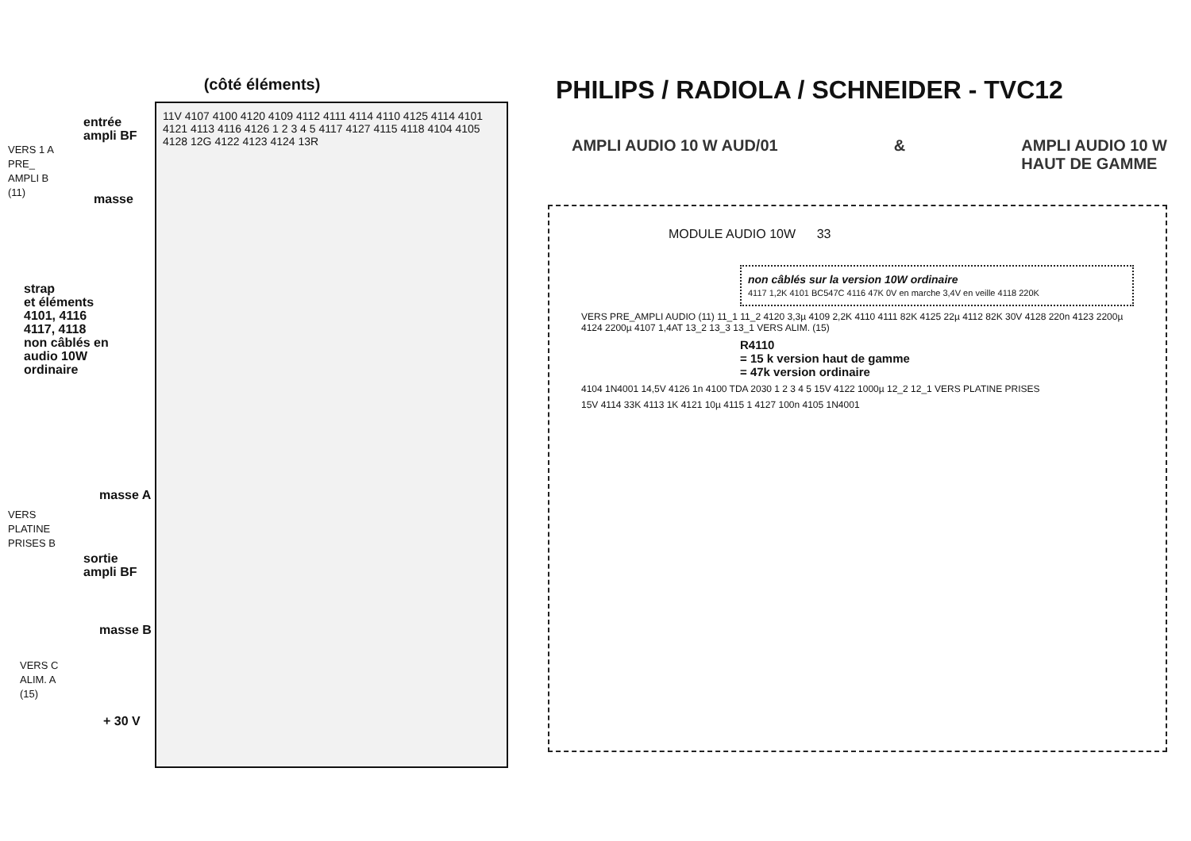(côté éléments)
11V 4107 4100 4120 4109 4112 4111 4114 4110 4125 4114 4101 4121 4113 4116 4126 1 2 3 4 5 4117 4127 4115 4118 4104 4105 4128 12G 4122 4123 4124 13R
entrée
ampli BF
VERS 1 A
PRE_
AMPLI B
(11)
masse
strap
et éléments
4101, 4116
4117, 4118
non câblés en
audio 10W
ordinaire
masse A
VERS
PLATINE
PRISES B
sortie
ampli BF
masse B
VERS C
ALIM. A
(15)
+ 30 V
PHILIPS / RADIOLA / SCHNEIDER - TVC12
AMPLI AUDIO 10 W AUD/01 & AMPLI AUDIO 10 W
HAUT DE GAMME
MODULE AUDIO 10W 33
non câblés sur la version 10W ordinaire
4117 1,2K 4101 BC547C 4116 47K 0V en marche 3,4V en veille 4118 220K
VERS PRE_AMPLI AUDIO (11) 11_1 11_2 4120 3,3µ 4109 2,2K 4110 4111 82K 4125 22µ 4112 82K 30V 4128 220n 4123 2200µ 4124 2200µ 4107 1,4AT 13_2 13_3 13_1 VERS ALIM. (15)
R4110
= 15 k version haut de gamme
= 47k version ordinaire
4104 1N4001 14,5V 4126 1n 4100 TDA 2030 1 2 3 4 5 15V 4122 1000µ 12_2 12_1 VERS PLATINE PRISES
15V 4114 33K 4113 1K 4121 10µ 4115 1 4127 100n 4105 1N4001